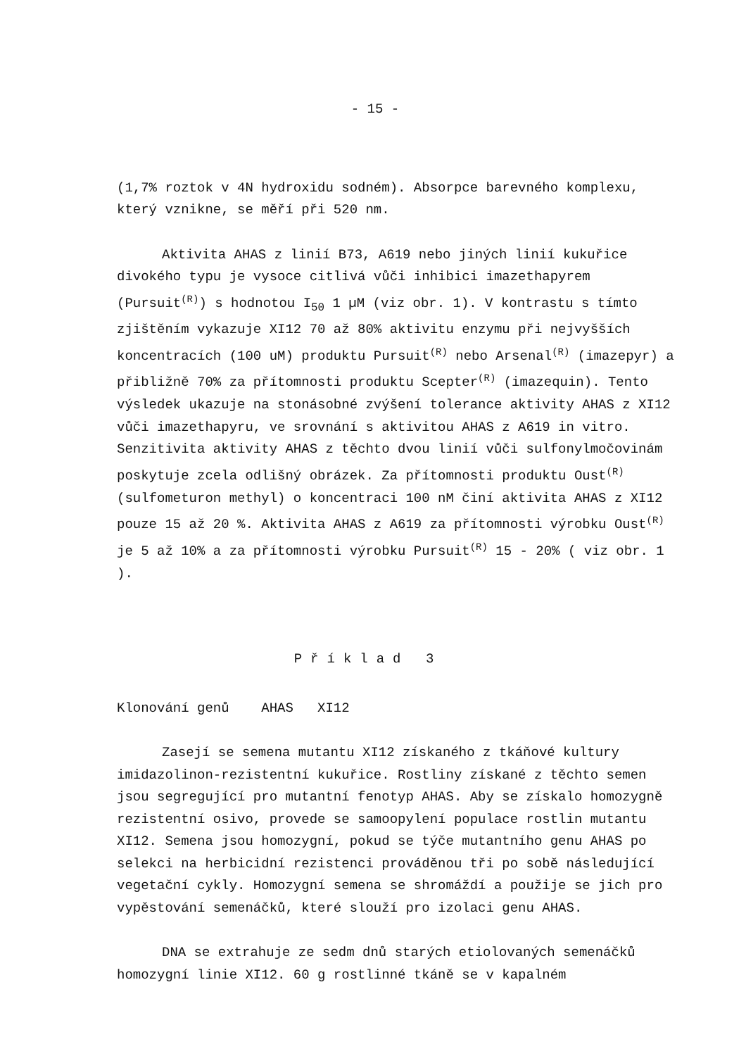- 15 -
(1,7% roztok v 4N hydroxidu sodném). Absorpce barevného komplexu, který vznikne, se měří při 520 nm.
Aktivita AHAS z linií B73, A619 nebo jiných linií kukuřice divokého typu je vysoce citlivá vůči inhibici imazethapyrem (Pursuit<sup>(R)</sup>) s hodnotou I<sub>50</sub> 1 µM (viz obr. 1). V kontrastu s tímto zjištěním vykazuje XI12 70 až 80% aktivitu enzymu při nejvyšších koncentracích (100 uM) produktu Pursuit<sup>(R)</sup> nebo Arsenal<sup>(R)</sup> (imazepyr) a přibližně 70% za přítomnosti produktu Scepter<sup>(R)</sup> (imazequin). Tento výsledek ukazuje na stonásobné zvýšení tolerance aktivity AHAS z XI12 vůči imazethapyru, ve srovnání s aktivitou AHAS z A619 in vitro. Senzitivita aktivity AHAS z těchto dvou linií vůči sulfonylmočovinám poskytuje zcela odlišný obrázek. Za přítomnosti produktu Oust<sup>(R)</sup> (sulfometuron methyl) o koncentraci 100 nM činí aktivita AHAS z XI12 pouze 15 až 20 %. Aktivita AHAS z A619 za přítomnosti výrobku Oust<sup>(R)</sup> je 5 až 10% a za přítomnosti výrobku Pursuit<sup>(R)</sup> 15 - 20% ( viz obr. 1 ).
Příklad 3
Klonování genů AHAS XI12
Zasejí se semena mutantu XI12 získaného z tkáňové kultury imidazolinon-rezistentní kukuřice. Rostliny získané z těchto semen jsou segregující pro mutantní fenotyp AHAS. Aby se získalo homozygně rezistentní osivo, provede se samoopylení populace rostlin mutantu XI12. Semena jsou homozygní, pokud se týče mutantního genu AHAS po selekci na herbicidní rezistenci prováděnou tři po sobě následující vegetační cykly. Homozygní semena se shromáždí a použije se jich pro vypěstování semenáčků, které slouží pro izolaci genu AHAS.
DNA se extrahuje ze sedm dnů starých etiolovaných semenáčků homozygní linie XI12. 60 g rostlinné tkáně se v kapalném